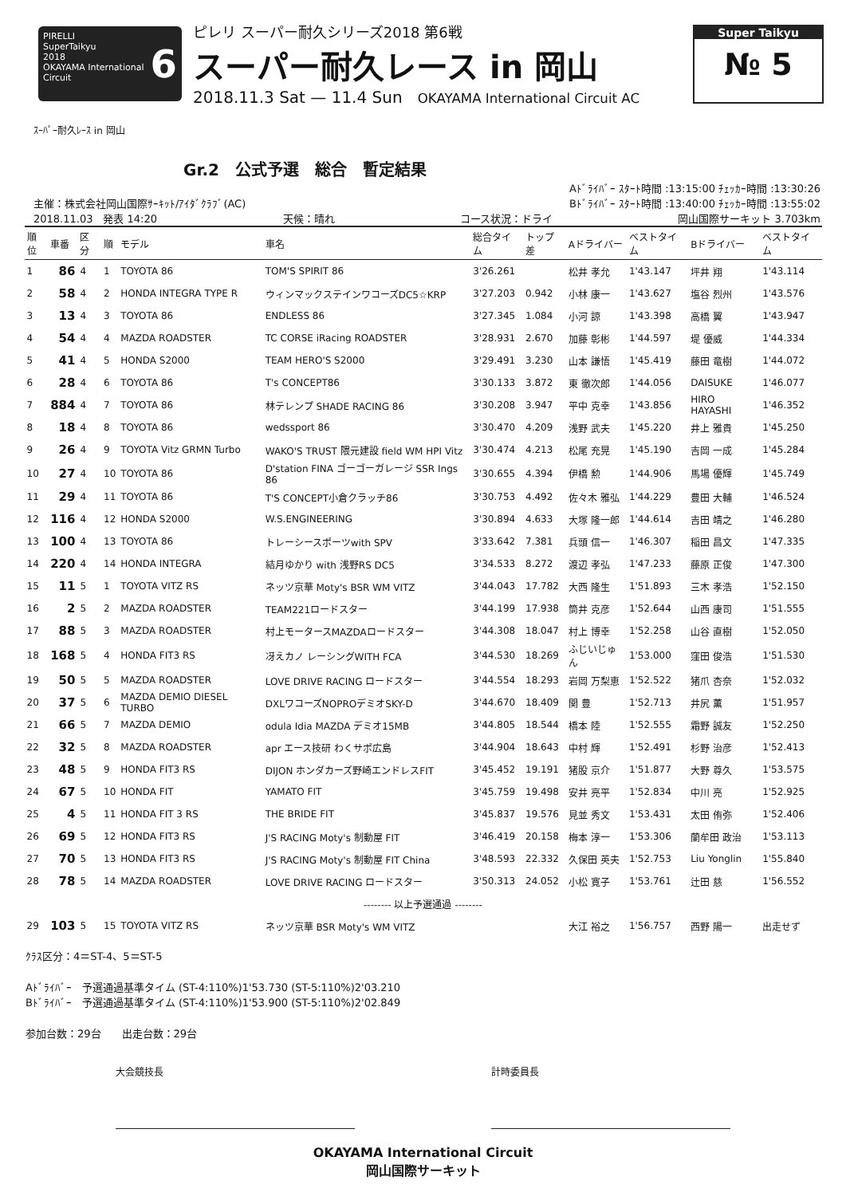PIRELLI
SuperTaikyu 6
2018
OKAYAMA International Circuit
ピレリ スーパー耐久シリーズ2018 第6戦
スーパー耐久レース in 岡山
2018.11.3 Sat — 11.4 Sun OKAYAMA International Circuit AC
Super Taikyu
№ 5
ｽｰﾊﾟｰ耐久ﾚｰｽ in 岡山
Gr.2　公式予選　総合　暫定結果
Aﾄﾞﾗｲﾊﾞｰ ｽﾀｰﾄ時間 :13:15:00 ﾁｪｯｶｰ時間 :13:30:26
主催：株式会社岡山国際ｻｰｷｯﾄ/ｱｲﾀﾞｸﾗﾌﾞ(AC) Bﾄﾞﾗｲﾊﾞｰ ｽﾀｰﾄ時間 :13:40:00 ﾁｪｯｶｰ時間 :13:55:02
2018.11.03　発表 14:20 天候：晴れ コース状況：ドライ 岡山国際サーキット 3.703km
| 順位 | 車番 | 区分 | 順 | モデル | 車名 | 総合タイム | トップ差 | Aドライバー | ベストタイム | Bドライバー | ベストタイム |
| --- | --- | --- | --- | --- | --- | --- | --- | --- | --- | --- | --- |
| 1 | 86 | 4 | 1 | TOYOTA 86 | TOM'S SPIRIT 86 | 3'26.261 | | 松井 孝允 | 1'43.147 | 坪井 翔 | 1'43.114 |
| 2 | 58 | 4 | 2 | HONDA INTEGRA TYPE R | ウィンマックステインワコーズDC5☆KRP | 3'27.203 | 0.942 | 小林 康一 | 1'43.627 | 塩谷 烈州 | 1'43.576 |
| 3 | 13 | 4 | 3 | TOYOTA 86 | ENDLESS 86 | 3'27.345 | 1.084 | 小河 諒 | 1'43.398 | 高橋 翼 | 1'43.947 |
| 4 | 54 | 4 | 4 | MAZDA ROADSTER | TC CORSE iRacing ROADSTER | 3'28.931 | 2.670 | 加藤 彰彬 | 1'44.597 | 堤 優威 | 1'44.334 |
| 5 | 41 | 4 | 5 | HONDA S2000 | TEAM HERO'S S2000 | 3'29.491 | 3.230 | 山本 謙悟 | 1'45.419 | 藤田 竜樹 | 1'44.072 |
| 6 | 28 | 4 | 6 | TOYOTA 86 | T's CONCEPT86 | 3'30.133 | 3.872 | 東 徹次郎 | 1'44.056 | DAISUKE | 1'46.077 |
| 7 | 884 | 4 | 7 | TOYOTA 86 | 林テレンプ SHADE RACING 86 | 3'30.208 | 3.947 | 平中 克幸 | 1'43.856 | HIRO HAYASHI | 1'46.352 |
| 8 | 18 | 4 | 8 | TOYOTA 86 | wedssport 86 | 3'30.470 | 4.209 | 浅野 武夫 | 1'45.220 | 井上 雅貴 | 1'45.250 |
| 9 | 26 | 4 | 9 | TOYOTA Vitz GRMN Turbo | WAKO'S TRUST 隈元建設 field WM HPI Vitz | 3'30.474 | 4.213 | 松尾 充晃 | 1'45.190 | 吉岡 一成 | 1'45.284 |
| 10 | 27 | 4 | 10 | TOYOTA 86 | D'station FINA ゴーゴーガレージ SSR Ings 86 | 3'30.655 | 4.394 | 伊橋 勲 | 1'44.906 | 馬場 優輝 | 1'45.749 |
| 11 | 29 | 4 | 11 | TOYOTA 86 | T'S CONCEPT小倉クラッチ86 | 3'30.753 | 4.492 | 佐々木 雅弘 | 1'44.229 | 豊田 大輔 | 1'46.524 |
| 12 | 116 | 4 | 12 | HONDA S2000 | W.S.ENGINEERING | 3'30.894 | 4.633 | 大塚 隆一郎 | 1'44.614 | 吉田 靖之 | 1'46.280 |
| 13 | 100 | 4 | 13 | TOYOTA 86 | トレーシースポーツwith SPV | 3'33.642 | 7.381 | 兵頭 信一 | 1'46.307 | 稲田 昌文 | 1'47.335 |
| 14 | 220 | 4 | 14 | HONDA INTEGRA | 結月ゆかり with 浅野RS DC5 | 3'34.533 | 8.272 | 渡辺 孝弘 | 1'47.233 | 藤原 正俊 | 1'47.300 |
| 15 | 11 | 5 | 1 | TOYOTA VITZ RS | ネッツ京華 Moty's BSR WM VITZ | 3'44.043 | 17.782 | 大西 隆生 | 1'51.893 | 三木 孝浩 | 1'52.150 |
| 16 | 2 | 5 | 2 | MAZDA ROADSTER | TEAM221ロードスター | 3'44.199 | 17.938 | 筒井 克彦 | 1'52.644 | 山西 康司 | 1'51.555 |
| 17 | 88 | 5 | 3 | MAZDA ROADSTER | 村上モータースMAZDAロードスター | 3'44.308 | 18.047 | 村上 博幸 | 1'52.258 | 山谷 直樹 | 1'52.050 |
| 18 | 168 | 5 | 4 | HONDA FIT3 RS | 冴えカノ レーシングWITH FCA | 3'44.530 | 18.269 | ふじいじゅん | 1'53.000 | 窪田 俊浩 | 1'51.530 |
| 19 | 50 | 5 | 5 | MAZDA ROADSTER | LOVE DRIVE RACING ロードスター | 3'44.554 | 18.293 | 岩岡 万梨恵 | 1'52.522 | 猪爪 杏奈 | 1'52.032 |
| 20 | 37 | 5 | 6 | MAZDA DEMIO DIESEL TURBO | DXLワコーズNOPROデミオSKY-D | 3'44.670 | 18.409 | 関 豊 | 1'52.713 | 井尻 薫 | 1'51.957 |
| 21 | 66 | 5 | 7 | MAZDA DEMIO | odula Idia MAZDA デミオ15MB | 3'44.805 | 18.544 | 橋本 陸 | 1'52.555 | 霜野 誠友 | 1'52.250 |
| 22 | 32 | 5 | 8 | MAZDA ROADSTER | apr エース技研 わくサポ広島 | 3'44.904 | 18.643 | 中村 輝 | 1'52.491 | 杉野 治彦 | 1'52.413 |
| 23 | 48 | 5 | 9 | HONDA FIT3 RS | DIJON ホンダカーズ野崎エンドレスFIT | 3'45.452 | 19.191 | 猪股 京介 | 1'51.877 | 大野 尊久 | 1'53.575 |
| 24 | 67 | 5 | 10 | HONDA FIT | YAMATO FIT | 3'45.759 | 19.498 | 安井 亮平 | 1'52.834 | 中川 亮 | 1'52.925 |
| 25 | 4 | 5 | 11 | HONDA FIT 3 RS | THE BRIDE FIT | 3'45.837 | 19.576 | 見並 秀文 | 1'53.431 | 太田 侑弥 | 1'52.406 |
| 26 | 69 | 5 | 12 | HONDA FIT3 RS | J'S RACING Moty's 制動屋 FIT | 3'46.419 | 20.158 | 梅本 淳一 | 1'53.306 | 蘭牟田 政治 | 1'53.113 |
| 27 | 70 | 5 | 13 | HONDA FIT3 RS | J'S RACING Moty's 制動屋 FIT China | 3'48.593 | 22.332 | 久保田 英夫 | 1'52.753 | Liu Yonglin | 1'55.840 |
| 28 | 78 | 5 | 14 | MAZDA ROADSTER | LOVE DRIVE RACING ロードスター | 3'50.313 | 24.052 | 小松 寛子 | 1'53.761 | 辻田 慈 | 1'56.552 |
| -------- 以上予選通過 -------- | | | | | | | | | | | |
| 29 | 103 | 5 | 15 | TOYOTA VITZ RS | ネッツ京華 BSR Moty's WM VITZ | | | 大江 裕之 | 1'56.757 | 西野 陽一 | 出走せず |
ｸﾗｽ区分：4＝ST-4、5＝ST-5
Aﾄﾞﾗｲﾊﾞｰ　予選通過基準タイム (ST-4:110%)1'53.730 (ST-5:110%)2'03.210
Bﾄﾞﾗｲﾊﾞｰ　予選通過基準タイム (ST-4:110%)1'53.900 (ST-5:110%)2'02.849
参加台数：29台　　出走台数：29台
大会競技長 計時委員長
OKAYAMA International Circuit
岡山国際サーキット